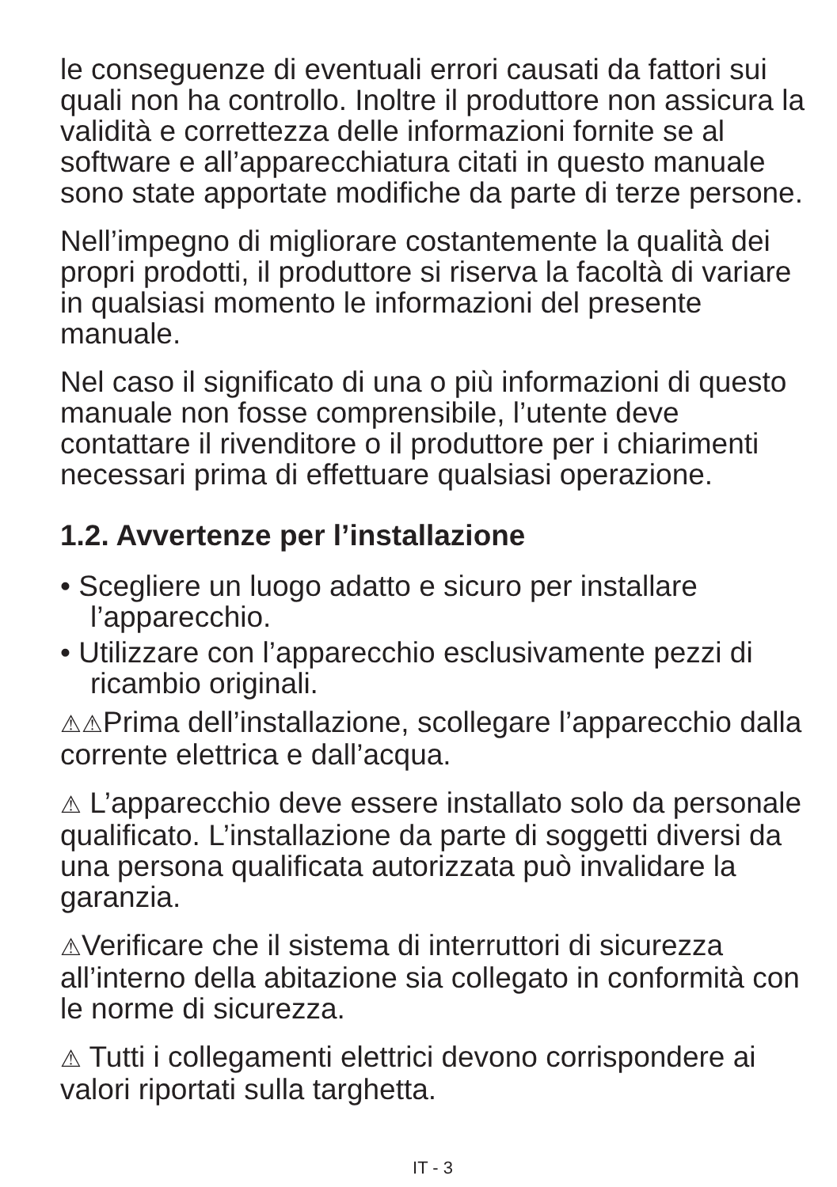le conseguenze di eventuali errori causati da fattori sui quali non ha controllo. Inoltre il produttore non assicura la validità e correttezza delle informazioni fornite se al software e all’apparecchiatura citati in questo manuale sono state apportate modifiche da parte di terze persone.
Nell’impegno di migliorare costantemente la qualità dei propri prodotti, il produttore si riserva la facoltà di variare in qualsiasi momento le informazioni del presente manuale.
Nel caso il significato di una o più informazioni di questo manuale non fosse comprensibile, l’utente deve contattare il rivenditore o il produttore per i chiarimenti necessari prima di effettuare qualsiasi operazione.
1.2. Avvertenze per l’installazione
• Scegliere un luogo adatto e sicuro per installare l’apparecchio.
• Utilizzare con l’apparecchio esclusivamente pezzi di ricambio originali.
⚠⚠Prima dell’installazione, scollegare l’apparecchio dalla corrente elettrica e dall’acqua.
⚠ L’apparecchio deve essere installato solo da personale qualificato. L’installazione da parte di soggetti diversi da una persona qualificata autorizzata può invalidare la garanzia.
⚠Verificare che il sistema di interruttori di sicurezza all’interno della abitazione sia collegato in conformità con le norme di sicurezza.
⚠ Tutti i collegamenti elettrici devono corrispondere ai valori riportati sulla targhetta.
IT - 3